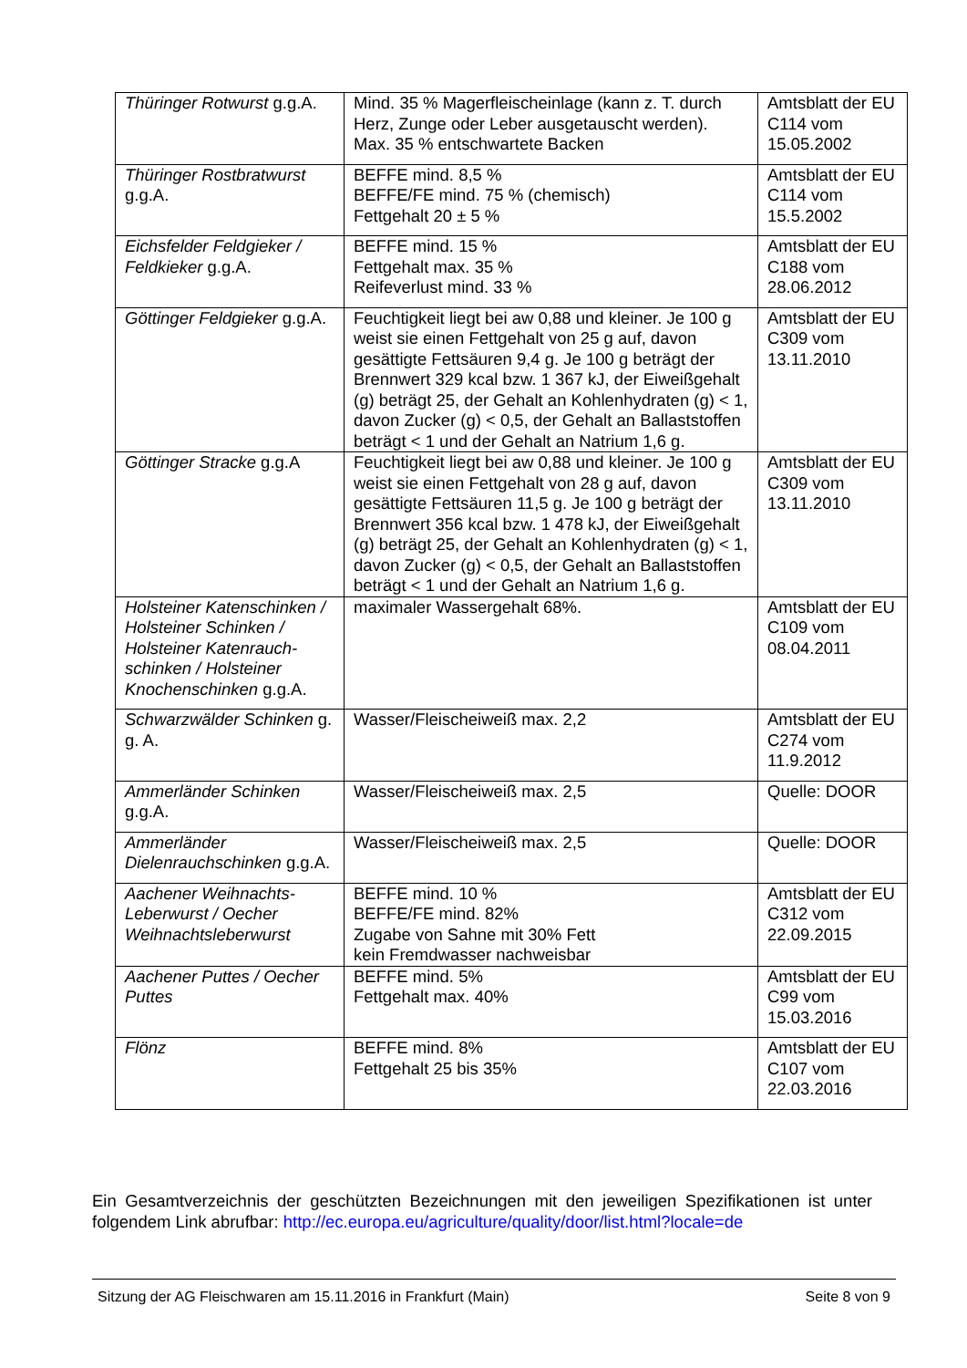| Thüringer Rotwurst g.g.A. | Mind. 35 % Magerfleischeinlage (kann z. T. durch Herz, Zunge oder Leber ausgetauscht werden). Max. 35 % entschwartete Backen | Amtsblatt der EU C114 vom 15.05.2002 |
| Thüringer Rostbratwurst g.g.A. | BEFFE mind. 8,5 % BEFFE/FE mind. 75 % (chemisch) Fettgehalt 20 ± 5 % | Amtsblatt der EU C114 vom 15.5.2002 |
| Eichsfelder Feldgieker / Feldkieker g.g.A. | BEFFE mind. 15 % Fettgehalt max. 35 % Reifeverlust mind. 33 % | Amtsblatt der EU C188 vom 28.06.2012 |
| Göttinger Feldgieker g.g.A. | Feuchtigkeit liegt bei aw 0,88 und kleiner. Je 100 g weist sie einen Fettgehalt von 25 g auf, davon gesättigte Fettsäuren 9,4 g. Je 100 g beträgt der Brennwert 329 kcal bzw. 1 367 kJ, der Eiweißgehalt (g) beträgt 25, der Gehalt an Kohlenhydraten (g) < 1, davon Zucker (g) < 0,5, der Gehalt an Ballaststoffen beträgt < 1 und der Gehalt an Natrium 1,6 g. | Amtsblatt der EU C309 vom 13.11.2010 |
| Göttinger Stracke g.g.A | Feuchtigkeit liegt bei aw 0,88 und kleiner. Je 100 g weist sie einen Fettgehalt von 28 g auf, davon gesättigte Fettsäuren 11,5 g. Je 100 g beträgt der Brennwert 356 kcal bzw. 1 478 kJ, der Eiweißgehalt (g) beträgt 25, der Gehalt an Kohlenhydraten (g) < 1, davon Zucker (g) < 0,5, der Gehalt an Ballaststoffen beträgt < 1 und der Gehalt an Natrium 1,6 g. | Amtsblatt der EU C309 vom 13.11.2010 |
| Holsteiner Katenschinken / Holsteiner Schinken / Holsteiner Katenrauch-schinken / Holsteiner Knochenschinken g.g.A. | maximaler Wassergehalt 68%. | Amtsblatt der EU C109 vom 08.04.2011 |
| Schwarzwälder Schinken g. g. A. | Wasser/Fleischeiweiß max. 2,2 | Amtsblatt der EU C274 vom 11.9.2012 |
| Ammerländer Schinken g.g.A. | Wasser/Fleischeiweiß max. 2,5 | Quelle: DOOR |
| Ammerländer Dielenrauchschinken g.g.A. | Wasser/Fleischeiweiß max. 2,5 | Quelle: DOOR |
| Aachener Weihnachts-Leberwurst / Oecher Weihnachtsleberwurst | BEFFE mind. 10 % BEFFE/FE mind. 82% Zugabe von Sahne mit 30% Fett kein Fremdwasser nachweisbar | Amtsblatt der EU C312 vom 22.09.2015 |
| Aachener Puttes / Oecher Puttes | BEFFE mind. 5% Fettgehalt max. 40% | Amtsblatt der EU C99 vom 15.03.2016 |
| Flönz | BEFFE mind. 8% Fettgehalt 25 bis 35% | Amtsblatt der EU C107 vom 22.03.2016 |
Ein Gesamtverzeichnis der geschützten Bezeichnungen mit den jeweiligen Spezifikationen ist unter folgendem Link abrufbar: http://ec.europa.eu/agriculture/quality/door/list.html?locale=de
Sitzung der AG Fleischwaren am 15.11.2016 in Frankfurt (Main) Seite 8 von 9